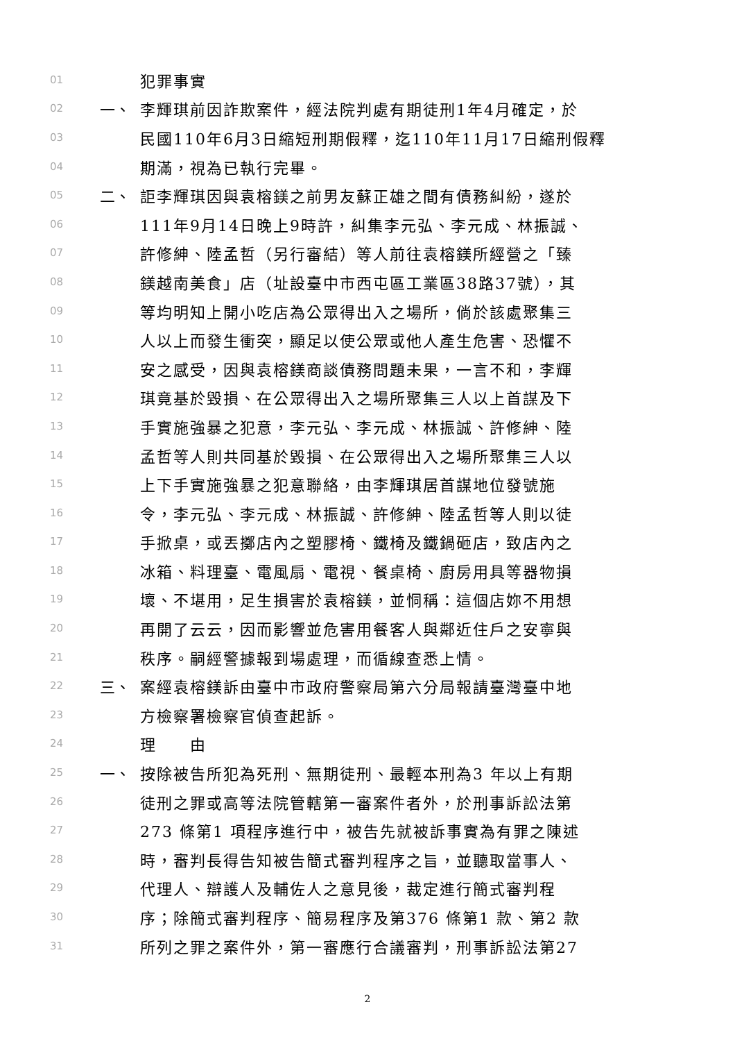01 犯罪事實
02 一、 李輝琪前因詐欺案件，經法院判處有期徒刑1年4月確定，於
03 民國110年6月3日縮短刑期假釋，迄110年11月17日縮刑假釋
04 期滿，視為已執行完畢。
05 二、 詎李輝琪因與袁榕鎂之前男友蘇正雄之間有債務糾紛，遂於
06 111年9月14日晚上9時許，糾集李元弘、李元成、林振誠、
07 許修紳、陸孟哲（另行審結）等人前往袁榕鎂所經營之「臻
08 鎂越南美食」店（址設臺中市西屯區工業區38路37號），其
09 等均明知上開小吃店為公眾得出入之場所，倘於該處聚集三
10 人以上而發生衝突，顯足以使公眾或他人產生危害、恐懼不
11 安之感受，因與袁榕鎂商談債務問題未果，一言不和，李輝
12 琪竟基於毀損、在公眾得出入之場所聚集三人以上首謀及下
13 手實施強暴之犯意，李元弘、李元成、林振誠、許修紳、陸
14 孟哲等人則共同基於毀損、在公眾得出入之場所聚集三人以
15 上下手實施強暴之犯意聯絡，由李輝琪居首謀地位發號施
16 令，李元弘、李元成、林振誠、許修紳、陸孟哲等人則以徒
17 手掀桌，或丟擲店內之塑膠椅、鐵椅及鐵鍋砸店，致店內之
18 冰箱、料理臺、電風扇、電視、餐桌椅、廚房用具等器物損
19 壞、不堪用，足生損害於袁榕鎂，並恫稱：這個店妳不用想
20 再開了云云，因而影響並危害用餐客人與鄰近住戶之安寧與
21 秩序。嗣經警據報到場處理，而循線查悉上情。
22 三、 案經袁榕鎂訴由臺中市政府警察局第六分局報請臺灣臺中地
23 方檢察署檢察官偵查起訴。
24 理　　由
25 一、 按除被告所犯為死刑、無期徒刑、最輕本刑為3 年以上有期
26 徒刑之罪或高等法院管轄第一審案件者外，於刑事訴訟法第
27 273 條第1 項程序進行中，被告先就被訴事實為有罪之陳述
28 時，審判長得告知被告簡式審判程序之旨，並聽取當事人、
29 代理人、辯護人及輔佐人之意見後，裁定進行簡式審判程
30 序；除簡式審判程序、簡易程序及第376 條第1 款、第2 款
31 所列之罪之案件外，第一審應行合議審判，刑事訴訟法第27
2